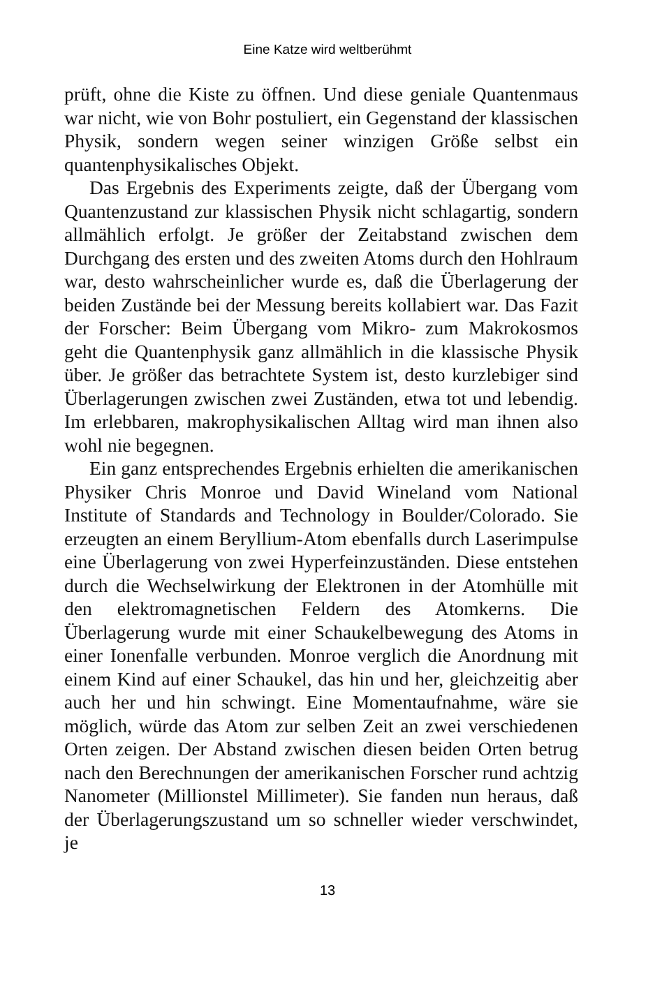Eine Katze wird weltberühmt
prüft, ohne die Kiste zu öffnen. Und diese geniale Quantenmaus war nicht, wie von Bohr postuliert, ein Gegenstand der klassischen Physik, sondern wegen seiner winzigen Größe selbst ein quantenphysikalisches Objekt.
Das Ergebnis des Experiments zeigte, daß der Übergang vom Quantenzustand zur klassischen Physik nicht schlagartig, sondern allmählich erfolgt. Je größer der Zeitabstand zwischen dem Durchgang des ersten und des zweiten Atoms durch den Hohlraum war, desto wahrscheinlicher wurde es, daß die Überlagerung der beiden Zustände bei der Messung bereits kollabiert war. Das Fazit der Forscher: Beim Übergang vom Mikro- zum Makrokosmos geht die Quantenphysik ganz allmählich in die klassische Physik über. Je größer das betrachtete System ist, desto kurzlebiger sind Überlagerungen zwischen zwei Zuständen, etwa tot und lebendig. Im erlebbaren, makrophysikalischen Alltag wird man ihnen also wohl nie begegnen.
Ein ganz entsprechendes Ergebnis erhielten die amerikanischen Physiker Chris Monroe und David Wineland vom National Institute of Standards and Technology in Boulder/Colorado. Sie erzeugten an einem Beryllium-Atom ebenfalls durch Laserimpulse eine Überlagerung von zwei Hyperfeinzuständen. Diese entstehen durch die Wechselwirkung der Elektronen in der Atomhülle mit den elektromagnetischen Feldern des Atomkerns. Die Überlagerung wurde mit einer Schaukelbewegung des Atoms in einer Ionenfalle verbunden. Monroe verglich die Anordnung mit einem Kind auf einer Schaukel, das hin und her, gleichzeitig aber auch her und hin schwingt. Eine Momentaufnahme, wäre sie möglich, würde das Atom zur selben Zeit an zwei verschiedenen Orten zeigen. Der Abstand zwischen diesen beiden Orten betrug nach den Berechnungen der amerikanischen Forscher rund achtzig Nanometer (Millionstel Millimeter). Sie fanden nun heraus, daß der Überlagerungszustand um so schneller wieder verschwindet, je
13